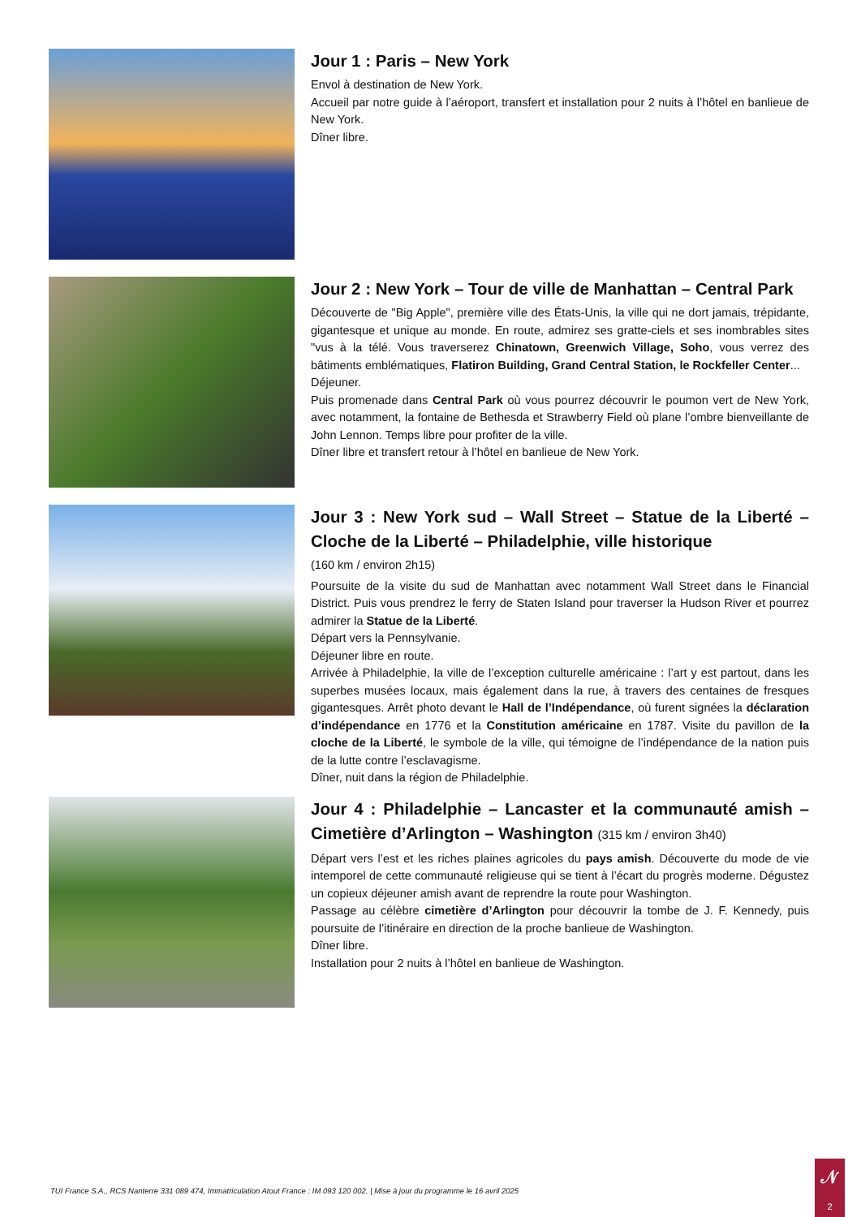Jour 1 : Paris – New York
Envol à destination de New York.
Accueil par notre guide à l’aéroport, transfert et installation pour 2 nuits à l’hôtel en banlieue de New York.
Dîner libre.
Jour 2 : New York – Tour de ville de Manhattan – Central Park
Découverte de "Big Apple", première ville des États-Unis, la ville qui ne dort jamais, trépidante, gigantesque et unique au monde. En route, admirez ses gratte-ciels et ses inombrables sites "vus à la télé. Vous traverserez Chinatown, Greenwich Village, Soho, vous verrez des bâtiments emblématiques, Flatiron Building, Grand Central Station, le Rockfeller Center...
Déjeuner.
Puis promenade dans Central Park où vous pourrez découvrir le poumon vert de New York, avec notamment, la fontaine de Bethesda et Strawberry Field où plane l’ombre bienveillante de John Lennon. Temps libre pour profiter de la ville.
Dîner libre et transfert retour à l’hôtel en banlieue de New York.
Jour 3 : New York sud – Wall Street – Statue de la Liberté – Cloche de la Liberté – Philadelphie, ville historique
(160 km / environ 2h15)
Poursuite de la visite du sud de Manhattan avec notamment Wall Street dans le Financial District. Puis vous prendrez le ferry de Staten Island pour traverser la Hudson River et pourrez admirer la Statue de la Liberté.
Départ vers la Pennsylvanie.
Déjeuner libre en route.
Arrivée à Philadelphie, la ville de l’exception culturelle américaine : l’art y est partout, dans les superbes musées locaux, mais également dans la rue, à travers des centaines de fresques gigantesques. Arrêt photo devant le Hall de l’Indépendance, où furent signées la déclaration d’indépendance en 1776 et la Constitution américaine en 1787. Visite du pavillon de la cloche de la Liberté, le symbole de la ville, qui témoigne de l’indépendance de la nation puis de la lutte contre l’esclavagisme.
Dîner, nuit dans la région de Philadelphie.
Jour 4 : Philadelphie – Lancaster et la communauté amish – Cimetière d’Arlington – Washington (315 km / environ 3h40)
Départ vers l’est et les riches plaines agricoles du pays amish. Découverte du mode de vie intemporel de cette communauté religieuse qui se tient à l’écart du progrès moderne. Dégustez un copieux déjeuner amish avant de reprendre la route pour Washington.
Passage au célèbre cimetière d’Arlington pour découvrir la tombe de J. F. Kennedy, puis poursuite de l’itinéraire en direction de la proche banlieue de Washington.
Dîner libre.
Installation pour 2 nuits à l’hôtel en banlieue de Washington.
TUI France S.A., RCS Nanterre 331 089 474, Immatriculation Atout France : IM 093 120 002. | Mise à jour du programme le 16 avril 2025
𝒩
2